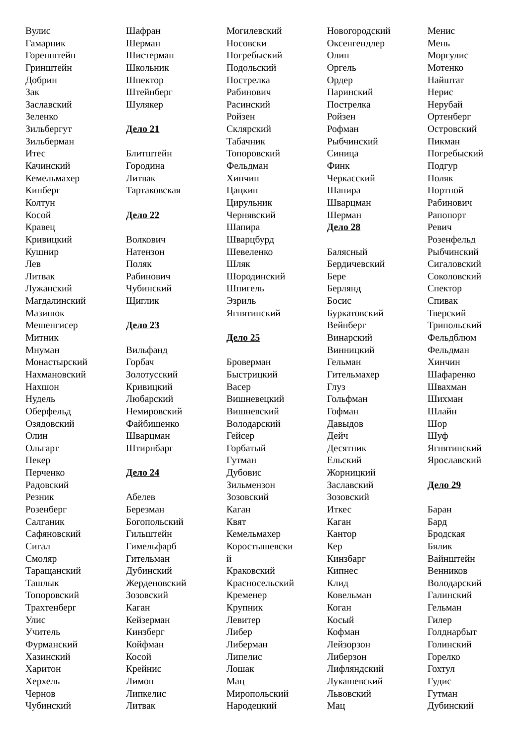Вулис
Гамарник
Горенштейн
Гринштейн
Добрин
Зак
Заславский
Зеленко
Зильбергут
Зильберман
Итес
Качинский
Кемельмахер
Кинберг
Колтун
Косой
Кравец
Кривицкий
Кушнир
Лев
Литвак
Лужанский
Магдалинский
Мазишок
Мешенгисер
Митник
Мнуман
Монастырский
Нахмановский
Нахшон
Нудель
Оберфельд
Озядовский
Олин
Ольгарт
Пекер
Перченко
Радовский
Резник
Розенберг
Салганик
Сафяновский
Сигал
Смоляр
Таращанский
Ташлык
Топоровский
Трахтенберг
Улис
Учитель
Фурманский
Хазинский
Харитон
Херхель
Чернов
Чубинский
Шафран
Шерман
Шистерман
Школьник
Шпектор
Штейнберг
Шулякер
Дело 21
Блитштейн
Городина
Литвак
Тартаковская
Дело 22
Волкович
Натензон
Поляк
Рабинович
Чубинский
Щиглик
Дело 23
Вильфанд
Горбач
Золотусский
Кривицкий
Любарский
Немировский
Файбишенко
Шварцман
Штирнбарг
Дело 24
Абелев
Березман
Богопольский
Гильштейн
Гимельфарб
Гительман
Дубинский
Жерденовский
Зозовский
Каган
Кейзерман
Кинзберг
Койфман
Косой
Крейнис
Лимон
Липкелис
Литвак
Могилевский
Носовски
Погребыский
Подольский
Пострелка
Рабинович
Расинский
Ройзен
Склярский
Табачник
Топоровский
Фельдман
Хинчин
Цацкин
Цирульник
Чернявский
Шапира
Шварцбурд
Шевеленко
Шляк
Шородинский
Шпигель
Эзриль
Ягнятинский
Дело 25
Броверман
Быстрицкий
Васер
Вишневецкий
Вишневский
Володарский
Гейсер
Горбатый
Гутман
Дубовис
Зильмензон
Зозовский
Каган
Квят
Кемельмахер
Коростышевски
й
Краковский
Красносельский
Кременер
Крупник
Левитер
Либер
Либерман
Липелис
Лошак
Мац
Миропольский
Народецкий
Новогородский
Оксенгендлер
Олин
Оргель
Ордер
Паринский
Пострелка
Ройзен
Рофман
Рыбчинский
Синица
Финк
Черкасский
Шапира
Шварцман
Шерман
Дело 28
Балясный
Бердичевский
Бере
Берлянд
Босис
Буркатовский
Вейнберг
Винарский
Винницкий
Гельман
Гительмахер
Глуз
Гольфман
Гофман
Давыдов
Дейч
Десятник
Ельский
Жорницкий
Заславский
Зозовский
Иткес
Каган
Кантор
Кер
Кинзбарг
Кипнес
Клид
Ковельман
Коган
Косый
Кофман
Лейзорзон
Либерзон
Лифляндский
Лукашевский
Львовский
Мац
Менис
Мень
Моргулис
Мотенко
Найштат
Нерис
Нерубай
Ортенберг
Островский
Пикман
Погребыский
Подгур
Поляк
Портной
Рабинович
Рапопорт
Ревич
Розенфельд
Рыбчинский
Сигаловский
Соколовский
Спектор
Спивак
Тверский
Трипольский
Фельдблюм
Фельдман
Хинчин
Шафаренко
Швахман
Шихман
Шлайн
Шор
Шуф
Ягнятинский
Ярославский
Дело 29
Баран
Бард
Бродская
Бялик
Вайнштейн
Венников
Володарский
Галинский
Гельман
Гилер
Голднарбыт
Голинский
Горелко
Гохтул
Гудис
Гутман
Дубинский